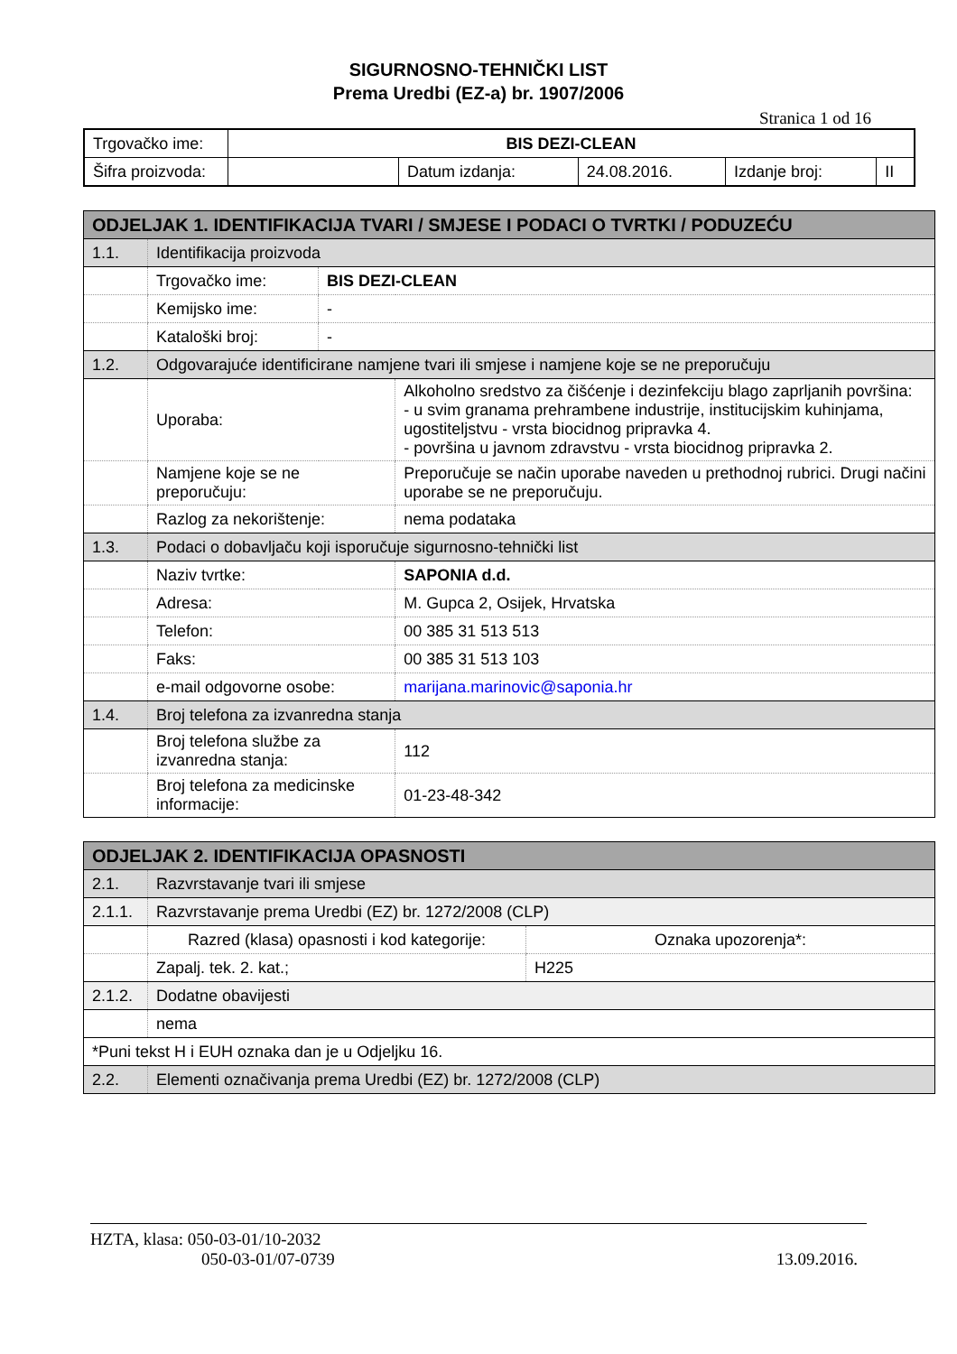SIGURNOSNO-TEHNIČKI LIST
Prema Uredbi (EZ-a) br. 1907/2006
Stranica 1 od 16
| Trgovačko ime: | BIS DEZI-CLEAN | | | | |
| Šifra proizvoda: | | Datum izdanja: | 24.08.2016. | Izdanje broj: | II |
| ODJELJAK 1. IDENTIFIKACIJA TVARI / SMJESE I PODACI O TVRTKI / PODUZEĆU | | | |
| 1.1. | Identifikacija proizvoda | | |
| | Trgovačko ime: | BIS DEZI-CLEAN | |
| | Kemijsko ime: | - | |
| | Kataloški broj: | - | |
| 1.2. | Odgovarajuće identificirane namjene tvari ili smjese i namjene koje se ne preporučuju | | |
| | Uporaba: | | Alkoholno sredstvo za čišćenje i dezinfekciju blago zaprljanih površina: - u svim granama prehrambene industrije, institucijskim kuhinjama, ugostiteljstvu - vrsta biocidnog pripravka 4. - površina u javnom zdravstvu - vrsta biocidnog pripravka 2. |
| | Namjene koje se ne preporučuju: | | Preporučuje se način uporabe naveden u prethodnoj rubrici. Drugi načini uporabe se ne preporučuju. |
| | Razlog za nekorištenje: | | nema podataka |
| 1.3. | Podaci o dobavljaču koji isporučuje sigurnosno-tehnički list | | |
| | Naziv tvrtke: | | SAPONIA d.d. |
| | Adresa: | | M. Gupca 2, Osijek, Hrvatska |
| | Telefon: | | 00 385 31 513 513 |
| | Faks: | | 00 385 31 513 103 |
| | e-mail odgovorne osobe: | | marijana.marinovic@saponia.hr |
| 1.4. | Broj telefona za izvanredna stanja | | |
| | Broj telefona službe za izvanredna stanja: | | 112 |
| | Broj telefona za medicinske informacije: | | 01-23-48-342 |
| ODJELJAK 2. IDENTIFIKACIJA OPASNOSTI | | |
| 2.1. | Razvrstavanje tvari ili smjese | |
| 2.1.1. | Razvrstavanje prema Uredbi (EZ) br. 1272/2008 (CLP) | |
| | Razred (klasa) opasnosti i kod kategorije: | Oznaka upozorenja*: |
| | Zapalj. tek. 2. kat.; | H225 |
| 2.1.2. | Dodatne obavijesti | |
| | nema | |
| *Puni tekst H i EUH oznaka dan je u Odjeljku 16. | | |
| 2.2. | Elementi označivanja prema Uredbi (EZ) br. 1272/2008 (CLP) | |
HZTA, klasa: 050-03-01/10-2032
050-03-01/07-0739 13.09.2016.